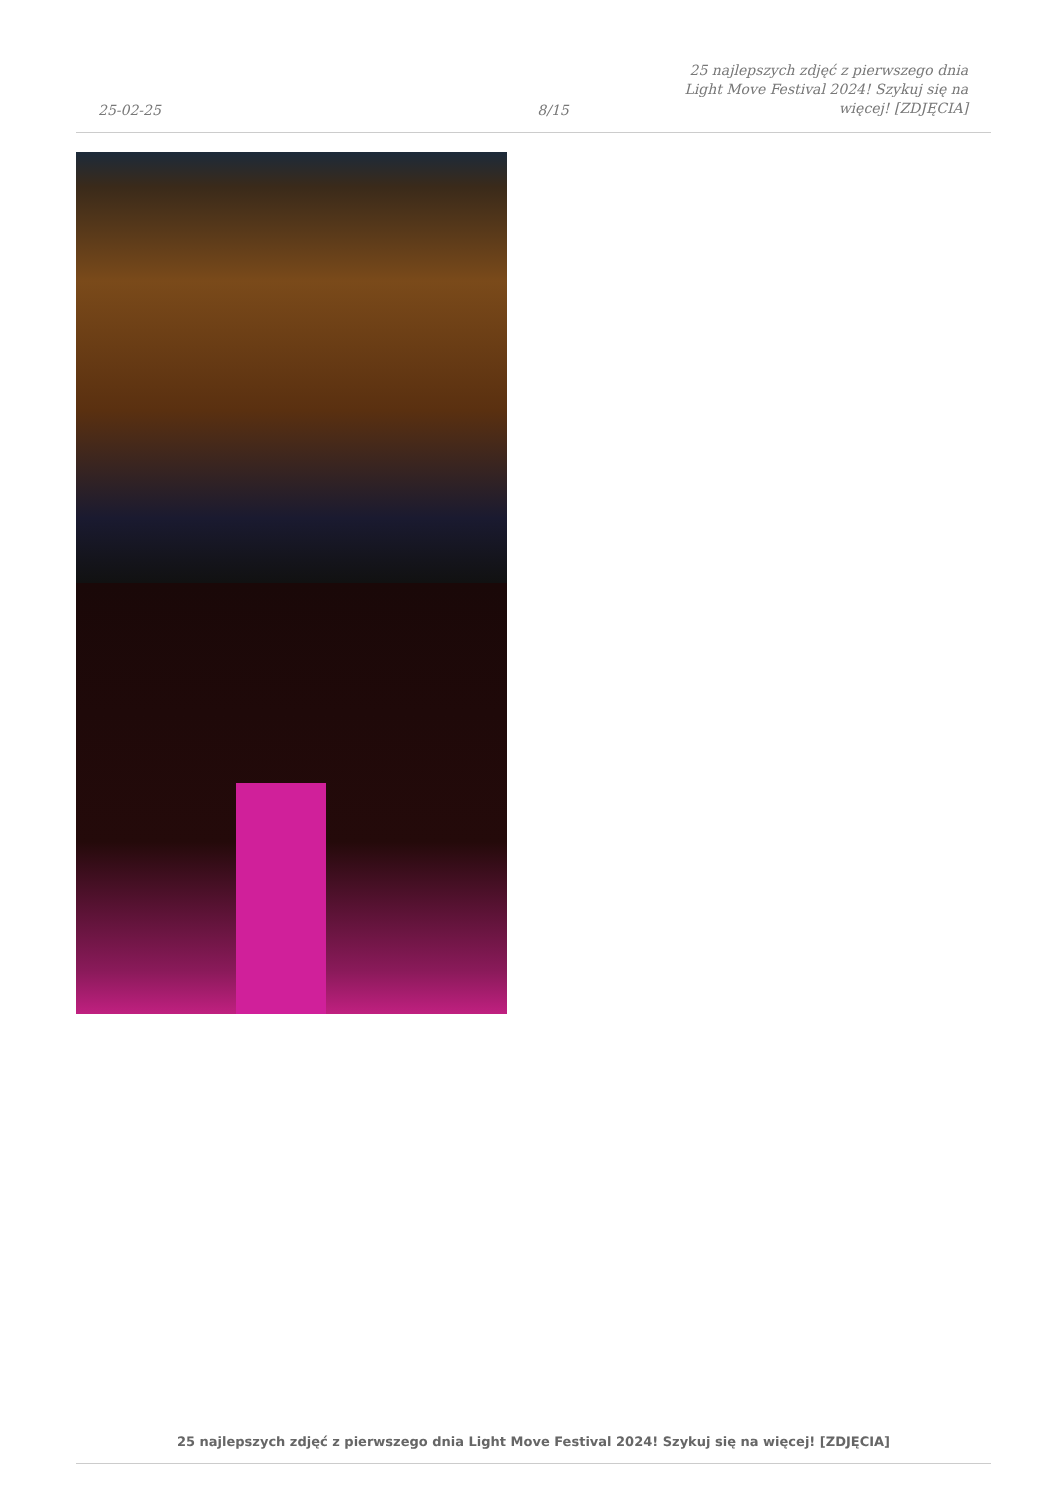25-02-25
8/15
25 najlepszych zdjęć z pierwszego dnia Light Move Festival 2024! Szykuj się na więcej! [ZDJĘCIA]
25 najlepszych zdjęć z pierwszego dnia Light Move Festival 2024! Szykuj się na więcej! [ZDJĘCIA]